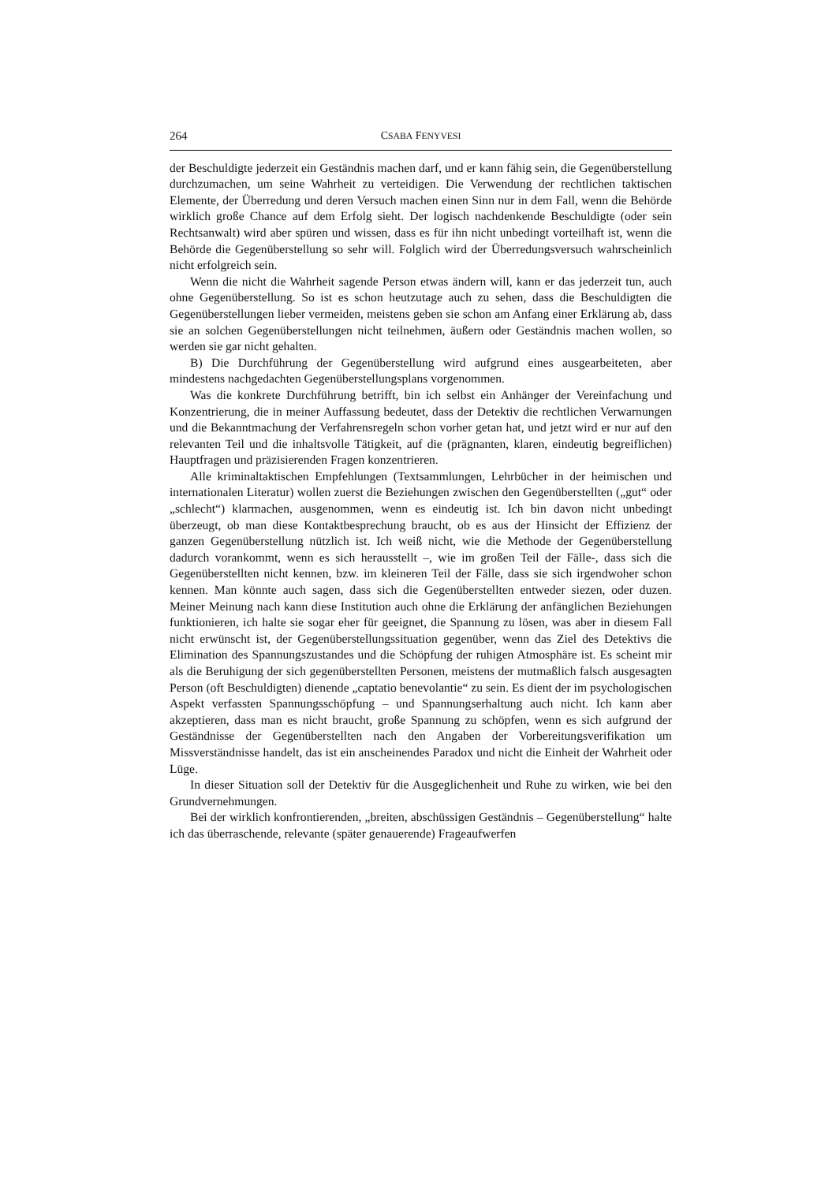264 CSABA FENYVESI
der Beschuldigte jederzeit ein Geständnis machen darf, und er kann fähig sein, die Gegenüberstellung durchzumachen, um seine Wahrheit zu verteidigen. Die Verwendung der rechtlichen taktischen Elemente, der Überredung und deren Versuch machen einen Sinn nur in dem Fall, wenn die Behörde wirklich große Chance auf dem Erfolg sieht. Der logisch nachdenkende Beschuldigte (oder sein Rechtsanwalt) wird aber spüren und wissen, dass es für ihn nicht unbedingt vorteilhaft ist, wenn die Behörde die Gegenüberstellung so sehr will. Folglich wird der Überredungsversuch wahrscheinlich nicht erfolgreich sein.
Wenn die nicht die Wahrheit sagende Person etwas ändern will, kann er das jederzeit tun, auch ohne Gegenüberstellung. So ist es schon heutzutage auch zu sehen, dass die Beschuldigten die Gegenüberstellungen lieber vermeiden, meistens geben sie schon am Anfang einer Erklärung ab, dass sie an solchen Gegenüberstellungen nicht teilnehmen, äußern oder Geständnis machen wollen, so werden sie gar nicht gehalten.
B) Die Durchführung der Gegenüberstellung wird aufgrund eines ausgearbeiteten, aber mindestens nachgedachten Gegenüberstellungsplans vorgenommen.
Was die konkrete Durchführung betrifft, bin ich selbst ein Anhänger der Vereinfachung und Konzentrierung, die in meiner Auffassung bedeutet, dass der Detektiv die rechtlichen Verwarnungen und die Bekanntmachung der Verfahrensregeln schon vorher getan hat, und jetzt wird er nur auf den relevanten Teil und die inhaltsvolle Tätigkeit, auf die (prägnanten, klaren, eindeutig begreiflichen) Hauptfragen und präzisierenden Fragen konzentrieren.
Alle kriminaltaktischen Empfehlungen (Textsammlungen, Lehrbücher in der heimischen und internationalen Literatur) wollen zuerst die Beziehungen zwischen den Gegenüberstellten („gut“ oder „schlecht“) klarmachen, ausgenommen, wenn es eindeutig ist. Ich bin davon nicht unbedingt überzeugt, ob man diese Kontaktbesprechung braucht, ob es aus der Hinsicht der Effizienz der ganzen Gegenüberstellung nützlich ist. Ich weiß nicht, wie die Methode der Gegenüberstellung dadurch vorankommt, wenn es sich herausstellt –, wie im großen Teil der Fälle-, dass sich die Gegenüberstellten nicht kennen, bzw. im kleineren Teil der Fälle, dass sie sich irgendwoher schon kennen. Man könnte auch sagen, dass sich die Gegenüberstellten entweder siezen, oder duzen. Meiner Meinung nach kann diese Institution auch ohne die Erklärung der anfänglichen Beziehungen funktionieren, ich halte sie sogar eher für geeignet, die Spannung zu lösen, was aber in diesem Fall nicht erwünscht ist, der Gegenüberstellungssituation gegenüber, wenn das Ziel des Detektivs die Elimination des Spannungszustandes und die Schöpfung der ruhigen Atmosphäre ist. Es scheint mir als die Beruhigung der sich gegenüberstellten Personen, meistens der mutmaßlich falsch ausgesagten Person (oft Beschuldigten) dienende „captatio benevolantie“ zu sein. Es dient der im psychologischen Aspekt verfassten Spannungsschöpfung – und Spannungserhaltung auch nicht. Ich kann aber akzeptieren, dass man es nicht braucht, große Spannung zu schöpfen, wenn es sich aufgrund der Geständnisse der Gegenüberstellten nach den Angaben der Vorbereitungsverifikation um Missverständnisse handelt, das ist ein anscheinendes Paradox und nicht die Einheit der Wahrheit oder Lüge.
In dieser Situation soll der Detektiv für die Ausgeglichenheit und Ruhe zu wirken, wie bei den Grundvernehmungen.
Bei der wirklich konfrontierenden, „breiten, abschüssigen Geständnis – Gegenüberstellung“ halte ich das überraschende, relevante (später genauerende) Frageaufwerfen